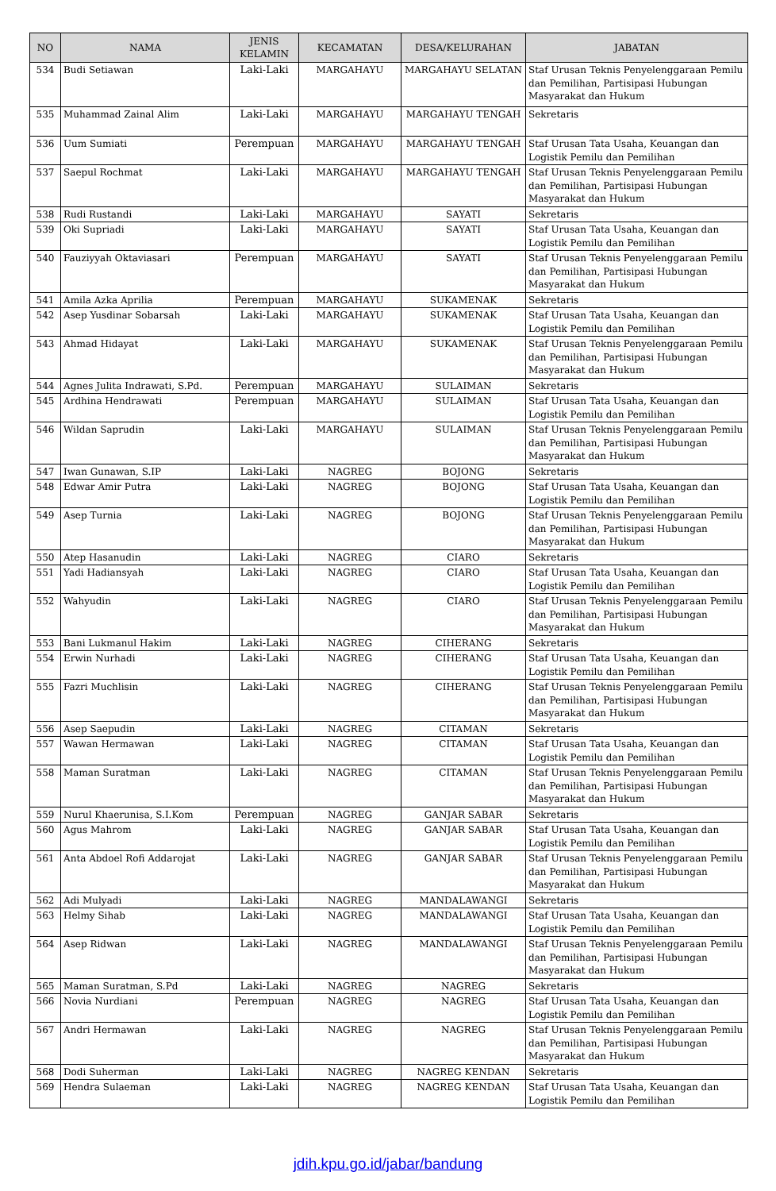| NO | NAMA | JENIS KELAMIN | KECAMATAN | DESA/KELURAHAN | JABATAN |
| --- | --- | --- | --- | --- | --- |
| 534 | Budi Setiawan | Laki-Laki | MARGAHAYU | MARGAHAYU SELATAN | Staf Urusan Teknis Penyelenggaraan Pemilu dan Pemilihan, Partisipasi Hubungan Masyarakat dan Hukum |
| 535 | Muhammad Zainal Alim | Laki-Laki | MARGAHAYU | MARGAHAYU TENGAH | Sekretaris |
| 536 | Uum Sumiati | Perempuan | MARGAHAYU | MARGAHAYU TENGAH | Staf Urusan Tata Usaha, Keuangan dan Logistik Pemilu dan Pemilihan |
| 537 | Saepul Rochmat | Laki-Laki | MARGAHAYU | MARGAHAYU TENGAH | Staf Urusan Teknis Penyelenggaraan Pemilu dan Pemilihan, Partisipasi Hubungan Masyarakat dan Hukum |
| 538 | Rudi Rustandi | Laki-Laki | MARGAHAYU | SAYATI | Sekretaris |
| 539 | Oki Supriadi | Laki-Laki | MARGAHAYU | SAYATI | Staf Urusan Tata Usaha, Keuangan dan Logistik Pemilu dan Pemilihan |
| 540 | Fauziyyah Oktaviasari | Perempuan | MARGAHAYU | SAYATI | Staf Urusan Teknis Penyelenggaraan Pemilu dan Pemilihan, Partisipasi Hubungan Masyarakat dan Hukum |
| 541 | Amila Azka Aprilia | Perempuan | MARGAHAYU | SUKAMENAK | Sekretaris |
| 542 | Asep Yusdinar Sobarsah | Laki-Laki | MARGAHAYU | SUKAMENAK | Staf Urusan Tata Usaha, Keuangan dan Logistik Pemilu dan Pemilihan |
| 543 | Ahmad Hidayat | Laki-Laki | MARGAHAYU | SUKAMENAK | Staf Urusan Teknis Penyelenggaraan Pemilu dan Pemilihan, Partisipasi Hubungan Masyarakat dan Hukum |
| 544 | Agnes Julita Indrawati, S.Pd. | Perempuan | MARGAHAYU | SULAIMAN | Sekretaris |
| 545 | Ardhina Hendrawati | Perempuan | MARGAHAYU | SULAIMAN | Staf Urusan Tata Usaha, Keuangan dan Logistik Pemilu dan Pemilihan |
| 546 | Wildan Saprudin | Laki-Laki | MARGAHAYU | SULAIMAN | Staf Urusan Teknis Penyelenggaraan Pemilu dan Pemilihan, Partisipasi Hubungan Masyarakat dan Hukum |
| 547 | Iwan Gunawan, S.IP | Laki-Laki | NAGREG | BOJONG | Sekretaris |
| 548 | Edwar Amir Putra | Laki-Laki | NAGREG | BOJONG | Staf Urusan Tata Usaha, Keuangan dan Logistik Pemilu dan Pemilihan |
| 549 | Asep Turnia | Laki-Laki | NAGREG | BOJONG | Staf Urusan Teknis Penyelenggaraan Pemilu dan Pemilihan, Partisipasi Hubungan Masyarakat dan Hukum |
| 550 | Atep Hasanudin | Laki-Laki | NAGREG | CIARO | Sekretaris |
| 551 | Yadi Hadiansyah | Laki-Laki | NAGREG | CIARO | Staf Urusan Tata Usaha, Keuangan dan Logistik Pemilu dan Pemilihan |
| 552 | Wahyudin | Laki-Laki | NAGREG | CIARO | Staf Urusan Teknis Penyelenggaraan Pemilu dan Pemilihan, Partisipasi Hubungan Masyarakat dan Hukum |
| 553 | Bani Lukmanul Hakim | Laki-Laki | NAGREG | CIHERANG | Sekretaris |
| 554 | Erwin Nurhadi | Laki-Laki | NAGREG | CIHERANG | Staf Urusan Tata Usaha, Keuangan dan Logistik Pemilu dan Pemilihan |
| 555 | Fazri Muchlisin | Laki-Laki | NAGREG | CIHERANG | Staf Urusan Teknis Penyelenggaraan Pemilu dan Pemilihan, Partisipasi Hubungan Masyarakat dan Hukum |
| 556 | Asep Saepudin | Laki-Laki | NAGREG | CITAMAN | Sekretaris |
| 557 | Wawan Hermawan | Laki-Laki | NAGREG | CITAMAN | Staf Urusan Tata Usaha, Keuangan dan Logistik Pemilu dan Pemilihan |
| 558 | Maman Suratman | Laki-Laki | NAGREG | CITAMAN | Staf Urusan Teknis Penyelenggaraan Pemilu dan Pemilihan, Partisipasi Hubungan Masyarakat dan Hukum |
| 559 | Nurul Khaerunisa, S.I.Kom | Perempuan | NAGREG | GANJAR SABAR | Sekretaris |
| 560 | Agus Mahrom | Laki-Laki | NAGREG | GANJAR SABAR | Staf Urusan Tata Usaha, Keuangan dan Logistik Pemilu dan Pemilihan |
| 561 | Anta Abdoel Rofi Addarojat | Laki-Laki | NAGREG | GANJAR SABAR | Staf Urusan Teknis Penyelenggaraan Pemilu dan Pemilihan, Partisipasi Hubungan Masyarakat dan Hukum |
| 562 | Adi Mulyadi | Laki-Laki | NAGREG | MANDALAWANGI | Sekretaris |
| 563 | Helmy Sihab | Laki-Laki | NAGREG | MANDALAWANGI | Staf Urusan Tata Usaha, Keuangan dan Logistik Pemilu dan Pemilihan |
| 564 | Asep Ridwan | Laki-Laki | NAGREG | MANDALAWANGI | Staf Urusan Teknis Penyelenggaraan Pemilu dan Pemilihan, Partisipasi Hubungan Masyarakat dan Hukum |
| 565 | Maman Suratman, S.Pd | Laki-Laki | NAGREG | NAGREG | Sekretaris |
| 566 | Novia Nurdiani | Perempuan | NAGREG | NAGREG | Staf Urusan Tata Usaha, Keuangan dan Logistik Pemilu dan Pemilihan |
| 567 | Andri Hermawan | Laki-Laki | NAGREG | NAGREG | Staf Urusan Teknis Penyelenggaraan Pemilu dan Pemilihan, Partisipasi Hubungan Masyarakat dan Hukum |
| 568 | Dodi Suherman | Laki-Laki | NAGREG | NAGREG KENDAN | Sekretaris |
| 569 | Hendra Sulaeman | Laki-Laki | NAGREG | NAGREG KENDAN | Staf Urusan Tata Usaha, Keuangan dan Logistik Pemilu dan Pemilihan |
jdih.kpu.go.id/jabar/bandung